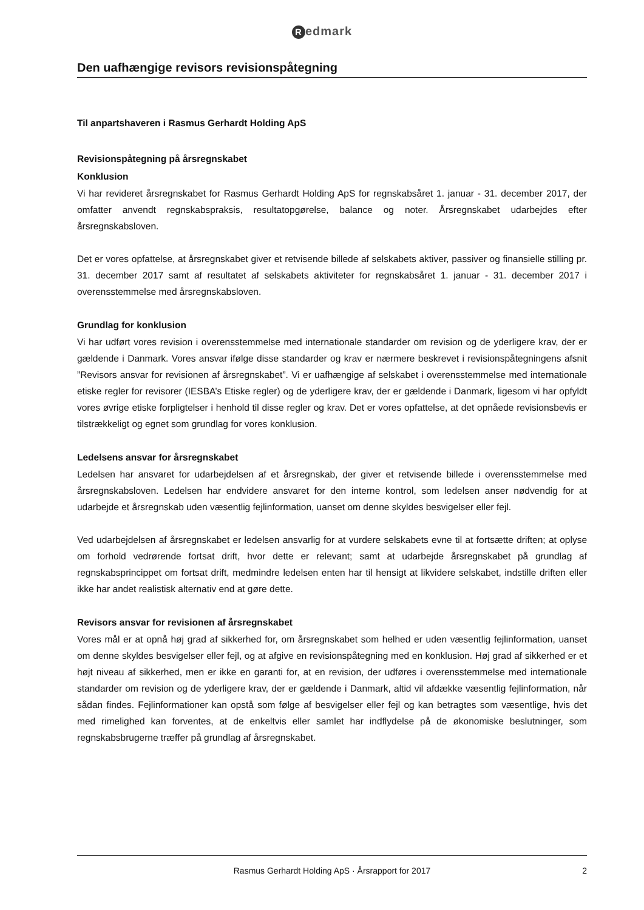Redmark
Den uafhængige revisors revisionspåtegning
Til anpartshaveren i Rasmus Gerhardt Holding ApS
Revisionspåtegning på årsregnskabet
Konklusion
Vi har revideret årsregnskabet for Rasmus Gerhardt Holding ApS for regnskabsåret 1. januar - 31. december 2017, der omfatter anvendt regnskabspraksis, resultatopgørelse, balance og noter. Årsregnskabet udarbejdes efter årsregnskabsloven.
Det er vores opfattelse, at årsregnskabet giver et retvisende billede af selskabets aktiver, passiver og finansielle stilling pr. 31. december 2017 samt af resultatet af selskabets aktiviteter for regnskabsåret 1. januar - 31. december 2017 i overensstemmelse med årsregnskabsloven.
Grundlag for konklusion
Vi har udført vores revision i overensstemmelse med internationale standarder om revision og de yderligere krav, der er gældende i Danmark. Vores ansvar ifølge disse standarder og krav er nærmere beskrevet i revisionspåtegningens afsnit ”Revisors ansvar for revisionen af årsregnskabet”. Vi er uafhængige af selskabet i overensstemmelse med internationale etiske regler for revisorer (IESBA’s Etiske regler) og de yderligere krav, der er gældende i Danmark, ligesom vi har opfyldt vores øvrige etiske forpligtelser i henhold til disse regler og krav. Det er vores opfattelse, at det opnåede revisionsbevis er tilstrækkeligt og egnet som grundlag for vores konklusion.
Ledelsens ansvar for årsregnskabet
Ledelsen har ansvaret for udarbejdelsen af et årsregnskab, der giver et retvisende billede i overensstemmelse med årsregnskabsloven. Ledelsen har endvidere ansvaret for den interne kontrol, som ledelsen anser nødvendig for at udarbejde et årsregnskab uden væsentlig fejlinformation, uanset om denne skyldes besvigelser eller fejl.
Ved udarbejdelsen af årsregnskabet er ledelsen ansvarlig for at vurdere selskabets evne til at fortsætte driften; at oplyse om forhold vedrørende fortsat drift, hvor dette er relevant; samt at udarbejde årsregnskabet på grundlag af regnskabsprincippet om fortsat drift, medmindre ledelsen enten har til hensigt at likvidere selskabet, indstille driften eller ikke har andet realistisk alternativ end at gøre dette.
Revisors ansvar for revisionen af årsregnskabet
Vores mål er at opnå høj grad af sikkerhed for, om årsregnskabet som helhed er uden væsentlig fejlinformation, uanset om denne skyldes besvigelser eller fejl, og at afgive en revisionspåtegning med en konklusion. Høj grad af sikkerhed er et højt niveau af sikkerhed, men er ikke en garanti for, at en revision, der udføres i overensstemmelse med internationale standarder om revision og de yderligere krav, der er gældende i Danmark, altid vil afdække væsentlig fejlinformation, når sådan findes. Fejlinformationer kan opstå som følge af besvigelser eller fejl og kan betragtes som væsentlige, hvis det med rimelighed kan forventes, at de enkeltvis eller samlet har indflydelse på de økonomiske beslutninger, som regnskabsbrugerne træffer på grundlag af årsregnskabet.
Rasmus Gerhardt Holding ApS · Årsrapport for 2017 2